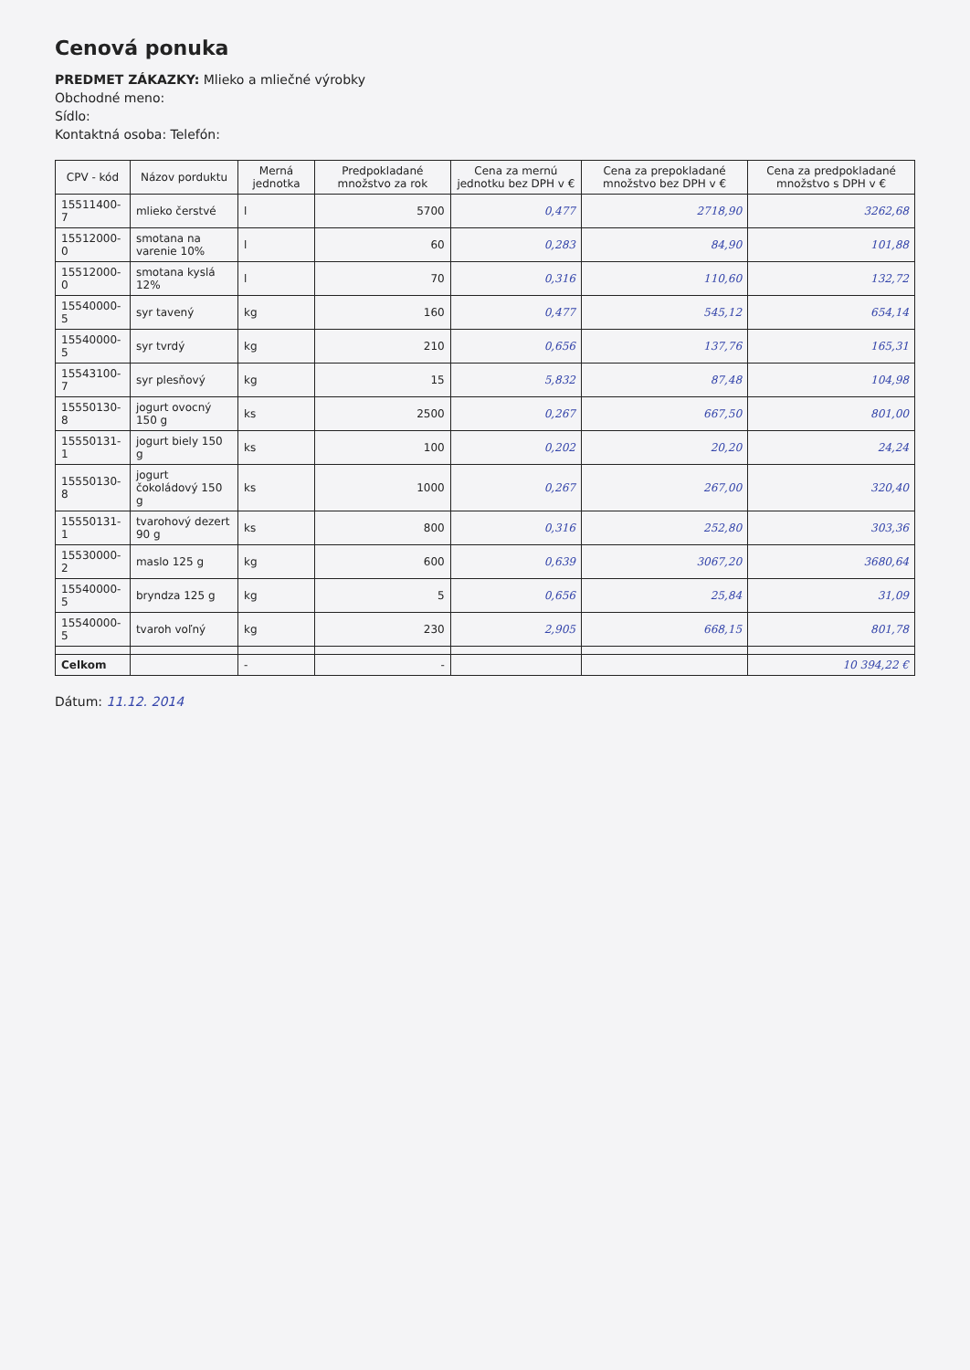Cenová ponuka
PREDMET ZÁKAZKY: Mlieko a mliečné výrobky
Obchodné meno:
Sídlo:
Kontaktná osoba: Telefón:
| CPV - kód | Názov porduktu | Merná jednotka | Predpokladané množstvo za rok | Cena za mernú jednotku bez DPH v € | Cena za prepokladané množstvo bez DPH v € | Cena za predpokladané množstvo s DPH v € |
| --- | --- | --- | --- | --- | --- | --- |
| 15511400-7 | mlieko čerstvé | l | 5700 | 0,477 | 2718,90 | 3262,68 |
| 15512000-0 | smotana na varenie 10% | l | 60 | 0,283 | 84,90 | 101,88 |
| 15512000-0 | smotana kyslá 12% | l | 70 | 0,316 | 110,60 | 132,72 |
| 15540000-5 | syr tavený | kg | 160 | 0,477 | 545,12 | 654,14 |
| 15540000-5 | syr tvrdý | kg | 210 | 0,656 | 137,76 | 165,31 |
| 15543100-7 | syr plesňový | kg | 15 | 5,832 | 87,48 | 104,98 |
| 15550130-8 | jogurt ovocný 150 g | ks | 2500 | 0,267 | 667,50 | 801,00 |
| 15550131-1 | jogurt biely 150 g | ks | 100 | 0,202 | 20,20 | 24,24 |
| 15550130-8 | jogurt čokoládový 150 g | ks | 1000 | 0,267 | 267,00 | 320,40 |
| 15550131-1 | tvarohový dezert 90 g | ks | 800 | 0,316 | 252,80 | 303,36 |
| 15530000-2 | maslo 125 g | kg | 600 | 0,639 | 3067,20 | 3680,64 |
| 15540000-5 | bryndza 125 g | kg | 5 | 0,656 | 25,84 | 31,09 |
| 15540000-5 | tvaroh voľný | kg | 230 | 2,905 | 668,15 | 801,78 |
| Celkom | | - | - | | | 10 394,22 € |
Dátum: 11.12. 2014